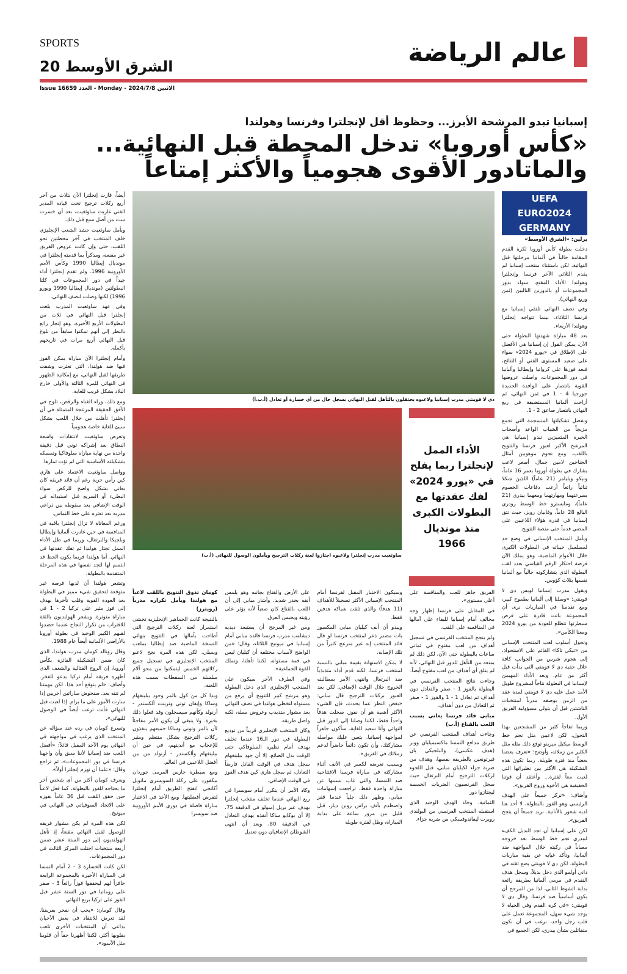SPORTS
20 الشرق الأوسط
عالم الرياضة
Issue 16659 العدد - Monday - 2024/7/8 الاثنين
إسبانيا تبدو المرشحة الأبرز... وحظوظ أقل لإنجلترا وفرنسا وهولندا
«كأس أوروبا» تدخل المحطة قبل النهائية... والماتادور الأقوى هجومياً والأكثر إمتاعاً
UEFA
EURO2024
GERMANY
برلين: «الشرق الأوسط»
دخلت بطولة كأس أوروبا لكرة القدم المقامة حالياً في ألمانيا مرحلتها قبل النهائية، لكن باستثناء منتخب إسبانيا لم يقدم الثلاثي الآخر فرنسا وإنجلترا وهولندا الأداء المقنع، سواء بدور المجموعات أو بالدورين التاليين (ثمن وربع النهائي).
وفي نصف النهائي تلتقي إسبانيا مع فرنسا الثلاثاء، بينما تتواجه إنجلترا وهولندا الأربعاء.
بعد 48 مباراة شهدتها البطولة حتى الآن، يمكن القول إن إسبانيا هي الأفضل على الإطلاق في «يورو 2024» سواء على صعيد المستوى الفني أو النتائج، فبعد فوزها على كرواتيا وإيطاليا وألبانيا في دور المجموعات، واصلت عروضها القوية بانتصار على الوافدة الجديدة جورجيا 4 - 1 في ثمن النهائي، ثم أزاحت ألمانيا المستضيفة في ربع النهائي بانتصار صاعق 2 - 1.
وبفضل تشكيلتها المنسجمة التي تجمع مزيجاً من الشباب الواعد وأصحاب الخبرة المتميزين تبدو إسبانيا هي المرشح الأكبر لعبور فرنسا والتتويج باللقب. ومع نجوم موهوبين أمثال الجناحين لامين جمال، أصغر لاعب يشارك في بطولة أوروبا بعمر 16 عاماً، ونيكو ويليامز (21 عاماً) اللذين شكلا ثنائياً رائعاً أرعب دفاعات الخصوم بسرعتهما ومهارتهما ومعهما بيدري (21 عاماً)، ومايسترو خط الوسط رودري البالغ 28 عاماً، وفابيان رويز، حيث تثق إسبانيا في قدرة هؤلاء اللاعبين على المضي قدماً حتى منصة التتويج.
ويأمل المنتخب الإسباني في وضع حد لمسلسل خيباته في البطولات الكبرى خلال الأعوام الماضية، وهو يملك الآن فرصة احتكار الرقم القياسي بعدد لقب البطولة الذي يتشاركونه حالياً مع ألمانيا نفسها بثلاث كؤوس.
ويقول مدرب إسبانيا لويس دي لا فوينتي: «وصلنا إلى ألمانيا بطموح كبير، ومع تقدمنا في المباريات نرى أن المجموعة باتت قادرة على فرض سيطرتها نتطلع للعودة من يورو 2024 ومعنا الكأس».
وتحول أسلوب لعب المنتخب الإسباني من «تيكي تاكا» القائم على الاستحواذ، إلى هجوم شرس من الجوانب كافة خلال حقبة دي لا فوينتي التي بدأت قبل أكثر من عام. ويعد الأداء المهيمن لإسبانيا في البطولة نتاجاً لمشروع طويل الأمد عمل عليه دي لا فوينتي لمدة عقد من الزمن بوصفه مدرباً لمنتخبات الناشئين قبل أن يتولى مسؤولية الفريق الأول.
وربما تفاجأ كثير من المشجعين بهذا التحول، لكن لاعبين مثل نجم خط الوسط ميكيل ميرينو توقع ذلك مثله مثل الكثير من زملائه، وأوضح: «نعرف بعضنا بعضاً منذ فترة طويلة. ربما تكون هذه التشكيلة هي الأكثر بين نظيراتها التي لعبت معاً لفترة... وأعتقد أن قوتنا الحقيقية هي الأخوة وروح الفريق».
وأضاف: «نركز جميعاً على الهدف الرئيسي وهو الفوز بالبطولة، لا أحد هنا لديه شعور بالأنانية. نريد جميعاً أن ينجح الفريق».
لكن على إسبانيا أن تجد البديل الكفء لبيدري نجم خط الوسط بعد خروجه مصاباً في ركبته خلال المواجهة ضد ألمانيا، وتأكد غيابه عن بقية مباريات البطولة. لكن دي لا فوينتي يضع ثقته في داني أولمو الذي دخل بديلاً، وسجل هدف التقدم في مرمى ألمانيا بطريقة رائعة بداية الشوط الثاني، لذا من المرجح أن يكون أساسياً ضد فرنسا. وقال دي لا فوينتي: «في كرة القدم وفي الحياة لا يوجد شيء سهل، المجموعة تعمل على قلب رجل واحد، نرغب في أن نكون متفائلين بشأن بيدري، لكن الجميع في
دي لا فوينتي مدرب إسبانيا ولاعبوه يحتفلون بالتأهل لقبل النهائي بسجل خال من أي خسارة أو تعادل (أ.ب.أ)
الأداء الممل لإنجلترا ربما يفلح في «يورو 2024» لفك عقدتها مع البطولات الكبرى منذ مونديال 1966
ساوثغيت مدرب إنجلترا ولاعبوه اجتازوا لعنة ركلات الترجيح ويأملون الوصول للنهائي (أ.ب)
الفريق جاهز للعب والمنافسة على أعلى مستوى».
في المقابل على فرنسا إظهار وجه مخالف أمام إسبانيا للبقاء على آمالها في المنافسة على اللقب.
ولم ينجح المنتخب الفرنسي في تسجيل أهداف من لعب مفتوح في ثماني ساعات بالبطولة حتى الآن، لكن ذلك لم يمنعه من التأهل للدور قبل النهائي، لأنه لم يتلق أي أهداف من لعب مفتوح أيضاً.
وجاءت نتائج المنتخب الفرنسي في البطولة بالفوز 1 - صفر والتعادل دون أهداف ثم تعادل 1 - 1 والفوز 1 - صفر ثم التعادل من دون أهداف.
مبابي قائد فرنسا يعاني بسبب اللعب بالقناع (أ.ب)
وجاءت أهداف المنتخب الفرنسي عن طريق مدافع النمسا ماكسيميليان ووبر (هدف عكسي)، والبلجيكي يان فيرتونغين بالطريقة نفسها، وهدف من ضربة جزاء لكيليان مبابي، قبل اللجوء لركلات الترجيح أمام البرتغال حيث سجل الفرنسيون الضربات الخمسة ليجتازوا دور
الثمانية. وجاء الهدف الوحيد الذي استقبله المنتخب الفرنسي من البولندي روبرت ليفاندوفسكي من ضربة جزاء.
وسيكون الاختبار المقبل لفرنسا أمام المنتخب الإسباني الأكثر تسجيلاً للأهداف (11 هدفاً) والذي تلقت شباكه هدفين فقط.
ويبدو أن أنف كيليان مبابي المكسور بات مصدر ذعر لمنتخب فرنسا لو قال قائد المنتخب إنه غير منزعج كثيراً من تلك الإصابة.
لا يمكن الاستهانة بقيمة مبابي بالنسبة لمنتخب فرنسا، لكنه قدم أداء متذبذباً ضد البرتغال وانتهى الأمر بمطالبته الخروج خلال الوقت الإضافي. لكن بعد العبور بركلات الترجيح قال مبابي: «بغض النظر عما يحدث، فإن الشيء الأكثر أهمية هو أن نفوز. سجلت هدفاً واحداً فقط، لكننا وصلنا إلى الدور قبل النهائي وأنا سعيد للغاية، سأكون جاهزاً لمواجهة إسبانيا. يتعين عليك مواصلة مشاركتك، وأن تكون دائماً حاضراً لدعم زملائك في الفريق».
وبسبب تعرضه لكسر في الأنف أثناء مشاركته في مباراة فرنسا الافتتاحية ضد النمسا، والتي غاب بسببها عن مباراة واحدة فقط، تراجعت إسهامات مبابي، وظهر ذلك جلياً عندما قفز واصطدم بأنف براس روبن دياز، قبل قليل من مرور ساعة على بداية المباراة، وظل لفترة طويلة
على الأرض والقناع بجانبه وهو يلمس أنفه بحذر شديد. وأشار مبابي إلى أن اللعب بالقناع كان صعباً لأنه يؤثر على رؤيته ويحبس العرق.
ومن غير المرجح أن يستبعد ديديه ديشامب مدرب فرنسا قائده مبابي أمام إسبانيا في ميونيخ الثلاثاء، وقال: «من الواضح لأسباب مختلفة أن كيليان ليس في قمة مستواه، لكننا تأهلنا، ونملك القوة الجماعية».
وفي الطرف الآخر سيكون على المنتخب الإنجليزي الذي دخل البطولة وهو مرشح كبير للتتويج أن يرفع من مستواه لتخطي هولندا في نصف النهائي بعد مشوار متذبذب وعروض مملة، لكنه واصل طريقه.
وكان المنتخب الإنجليزي قريباً من توديع البطولة في دور الـ16 عندما تخلف بهدف أمام نظيره السلوفاكي حتى الوقت بدل الضائع، إلا أن جود بيلينغهام سجل هدف في الوقت القاتل فارضاً التعادل، ثم سجل هاري كين هدف الفوز في الوقت الإضافي.
وكاد الأمر أن يتكرر أمام سويسرا في ربع النهائي عندما تخلف منتخب إنجلترا بهدف عبر بريل إمبولو في الدقيقة 75، إلا أن بوكايو ساكا أنقذه بهدف التعادل في الدقيقة 80، وبعد أن انتهى الشوطان الإضافيان دون تعديل
كومان تذوق التتويج باللقب لاعباً مع هولندا ويأمل تكراره مدرباً (رويترز)
بالنتيجة كانت الجماهير الإنجليزية تخشى استمرار لعنة ركلات الترجيح التي أطاحت بآمالها في التتويج بنهائي النسخة الماضية ضد إيطاليا بملعب ويمبلي. لكن هذه المرة نجح لاعبو المنتخب الإنجليزي في تسجيل جميع ركلاتهم الخمس ليتمكنوا من محو آلام سلسلة من السقطات بسبب هذه اللعنة.
وبدا كل من كول بالمر وجود بيلينغهام وساكا وإيفان توني وترينت ألكسندر - أرنولد وكأنهم سيسجلون وقد فعلوا ذلك بخبرة. ولا ينبغي أن يكون الأمر مفاجئاً لأن بالمر وتوني وساكا جميعهم ينفذون ركلات الترجيح بشكل منتظم ومثير للإعجاب مع أنديتهم، في حين أن بيلينغهام وألكسندر - أرنولد من بين أفضل اللاعبين في العالم.
ومع سيطرة حارس المرمى جوردان بيكفورد على ركلة السويسري مانويل أكانجي انفتح الطريق أمام إنجلترا لتفرض أفضليتها. ومع الأخذ في الاعتبار مباراة فاصلة في دوري الأمم الأوروبية ضد سويسرا
أيضاً، فازت إنجلترا الآن بثلاث من آخر أربع ركلات ترجيح تحت قيادة المدير الفني غاريث ساوثغيت، بعد أن خسرت ست من أصل سبع قبل ذلك.
ويأمل ساوثغيت حشد الشعب الإنجليزي خلف المنتخب في آخر محطتين نحو اللقب، حتى وإن كانت عروض الفريق غير مقنعة، ومذكراً بما قدمته إنجلترا في مونديال إيطاليا 1990 وكأس الأمم الأوروبية 1996. ولم تقدم إنجلترا أداء جيداً في دور المجموعات في كلتا البطولتين (مونديال إيطاليا 1990 ويورو 1996) لكنها وصلت لنصف النهائي.
وفي عهد ساوثغيت المدرب بلغت إنجلترا قبل النهائي في ثلاث من البطولات الأربع الأخيرة، وهو إنجاز رائع بالنظر إلى أنهم تمكنوا سابقاً من بلوغ قبل النهائي أربع مرات في تاريخهم بأكمله.
وأمام إنجلترا الآن مباراة يمكن الفوز فيها ضد هولندا، التي تعثرت وشقت طريقها لقبل النهائي، مع إمكانية الظهور في النهائي للمرة الثالثة والأولى خارج البلاد بشكل قريب للغاية.
ومع ذلك، وراء الغناء والرقص، تلوح في الأفق الحقيقة المزعجة المتمثلة في أن إنجلترا تأهلت من خلال اللعب بشكل سيئ للغاية خاصة هجومياً.
وتعرض ساوثغيت لانتقادات واسعة النطاق بعد إشراكه توني قبل دقيقة واحدة من نهاية مباراة سلوفاكيا وتمسكه بتشكيلته الأساسية التي لم تؤت ثمارها.
وواصل ساوثغيت الاعتماد على هاري كين رأس حربة رغم أن قائد فريقه كان يعاني بشكل واضح للركض سواء البطيء أو السريع قبل استبداله في الوقت الإضافي بعد سقوطه بين ذراعي مدربه بعد تعثره على خط التماس.
ورغم المعاناة لا تزال إنجلترا باقية في المنافسة في حين غادرت ألمانيا وإيطاليا وبلجيكا والبرتغال، وربما في ظل الأداء الممل تجتاز هولندا ثم تفك عقدتها في النهائي. أما هولندا فربما يكون الحظ قد ابتسم لها لتجد نفسها في هذه المرحلة المتقدمة بالبطولة.
وتشعر هولندا أن لديها فرصة غير متوقعة لتحقيق شيء مميز في البطولة بعد العودة القوية وقلب تأخرها بهدف إلى فوز مثير على تركيا 2 - 1 في مباراة متوترة. ويشعر الهولنديون بالثقة للاقتراب من تكرار النجاح عندما حصدوا لقبهم الكبير الوحيد في بطولة أوروبا بالأراضي الألمانية أيضاً عام 1988.
وقال رونالد كومان مدرب هولندا، الذي كان ضمن التشكيلة الفائزة بكأس أوروبا، إن الروح القتالية والشغف الذي أظهره فريقه أمام تركيا يدعو للفخر. وأضاف: «لم يتوقع أحد هذا. لكن مهمتنا لم تنته بعد. سنخوض مباراتين أخريين إذا سارت الأمور على ما يرام. إذا لعبت قبل النهائي فأنت ترغب أيضاً في الوصول للنهائي».
وتسرع كومان في رده عند سؤاله عن المنتخب الذي يرغب في مواجهته في النهائي يوم الأحد المقبل قائلاً: «أفضل اللعب ضد إسبانيا لأننا سبق وأن واجهنا فرنسا في دور المجموعات»، ثم تراجع وقال: «علينا أن نهزم إنجلترا أولاً».
ويعرف كومان أكثر من أي شخص آخر ما يحتاجه للفوز بالبطولة، كما فعل لاعباً حين حقق اللقب قبل 36 عاماً بفوزه على الاتحاد السوفياتي في النهائي في ميونيخ.
لكن هذه المرة لم يكن مشوار فريقه للوصول لقبل النهائي مقنعاً، إذ تأهل الهولنديون إلى دور الستة عشر ضمن أربعة منتخبات احتلت المركز الثالث في دور المجموعات.
لكن كانت الخسارة 3 - 2 أمام النمسا في المباراة الأخيرة بالمجموعة الرابعة حافزاً لهم ليحققوا فوزاً رائعاً 3 - صفر على رومانيا في دور الستة عشر قبل الفوز على تركيا بربع النهائي.
وقال كومان: «يجب أن نفخر بفريقنا. لقد تعرض للانتقاد في بعض الأحيان بداعي أن المنتخبات الأخرى تلعب بقلوبها أكثر، لكننا أظهرنا حقاً أن قلوبنا مثل الأسود».